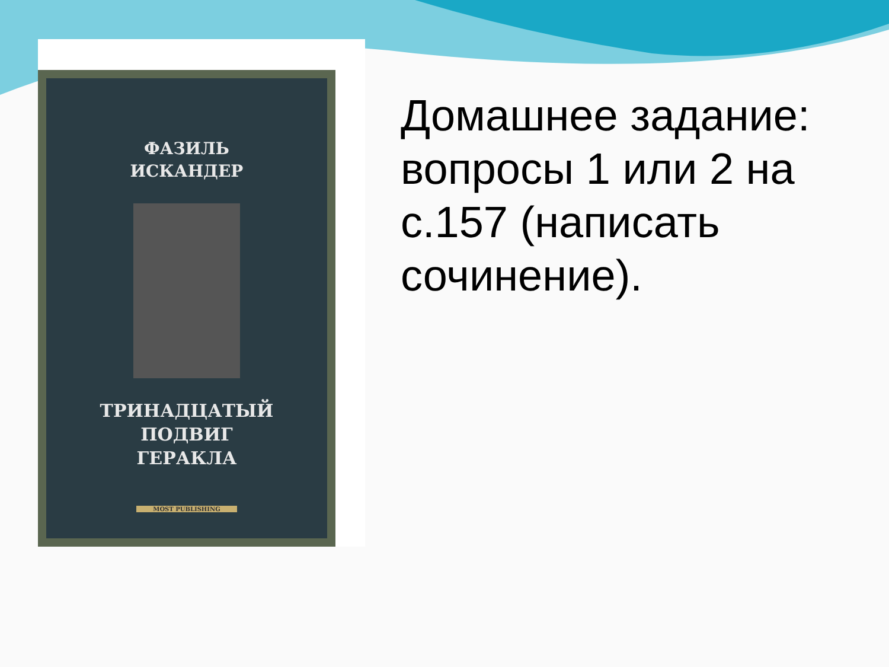ФАЗИЛЬ
ИСКАНДЕР
ТРИНАДЦАТЫЙ
ПОДВИГ
ГЕРАКЛА
MOST PUBLISHING
Домашнее задание: вопросы 1 или 2 на с.157 (написать сочинение).